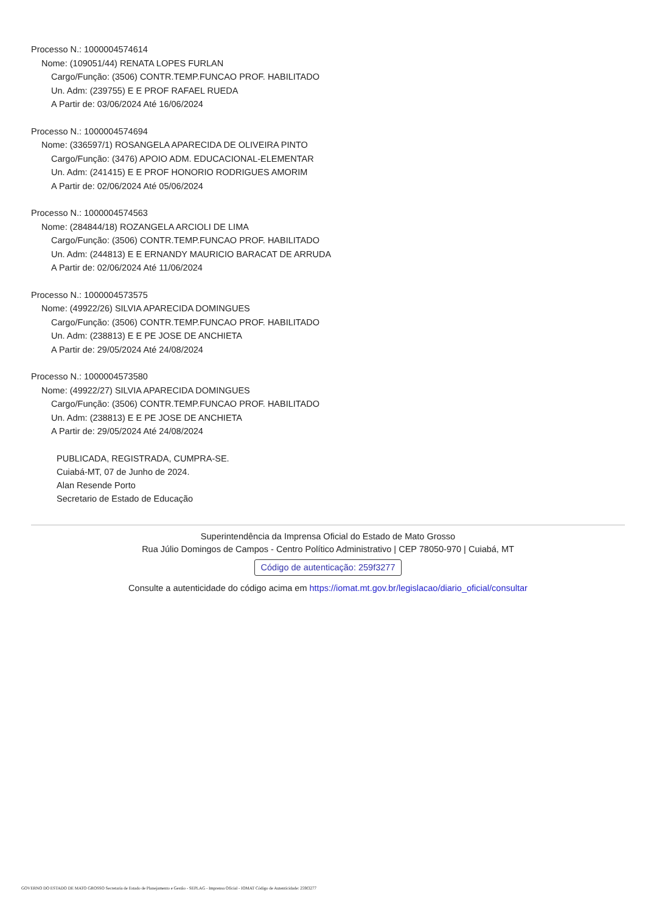Processo N.: 1000004574614
Nome: (109051/44) RENATA LOPES FURLAN
Cargo/Função: (3506) CONTR.TEMP.FUNCAO PROF. HABILITADO
Un. Adm: (239755) E E PROF RAFAEL RUEDA
A Partir de: 03/06/2024 Até 16/06/2024
Processo N.: 1000004574694
Nome: (336597/1) ROSANGELA APARECIDA DE OLIVEIRA PINTO
Cargo/Função: (3476) APOIO ADM. EDUCACIONAL-ELEMENTAR
Un. Adm: (241415) E E PROF HONORIO RODRIGUES AMORIM
A Partir de: 02/06/2024 Até 05/06/2024
Processo N.: 1000004574563
Nome: (284844/18) ROZANGELA ARCIOLI DE LIMA
Cargo/Função: (3506) CONTR.TEMP.FUNCAO PROF. HABILITADO
Un. Adm: (244813) E E ERNANDY MAURICIO BARACAT DE ARRUDA
A Partir de: 02/06/2024 Até 11/06/2024
Processo N.: 1000004573575
Nome: (49922/26) SILVIA APARECIDA DOMINGUES
Cargo/Função: (3506) CONTR.TEMP.FUNCAO PROF. HABILITADO
Un. Adm: (238813) E E PE JOSE DE ANCHIETA
A Partir de: 29/05/2024 Até 24/08/2024
Processo N.: 1000004573580
Nome: (49922/27) SILVIA APARECIDA DOMINGUES
Cargo/Função: (3506) CONTR.TEMP.FUNCAO PROF. HABILITADO
Un. Adm: (238813) E E PE JOSE DE ANCHIETA
A Partir de: 29/05/2024 Até 24/08/2024
PUBLICADA, REGISTRADA, CUMPRA-SE.
Cuiabá-MT, 07 de Junho de 2024.
Alan Resende Porto
Secretario de Estado de Educação
Superintendência da Imprensa Oficial do Estado de Mato Grosso
Rua Júlio Domingos de Campos - Centro Político Administrativo | CEP 78050-970 | Cuiabá, MT
Código de autenticação: 259f3277
Consulte a autenticidade do código acima em https://iomat.mt.gov.br/legislacao/diario_oficial/consultar
GOVERNO DO ESTADO DE MATO GROSSO Secretaria de Estado de Planejamento e Gestão - SEPLAG - Imprensa Oficial - IOMAT Código de Autenticidade: 259f3277